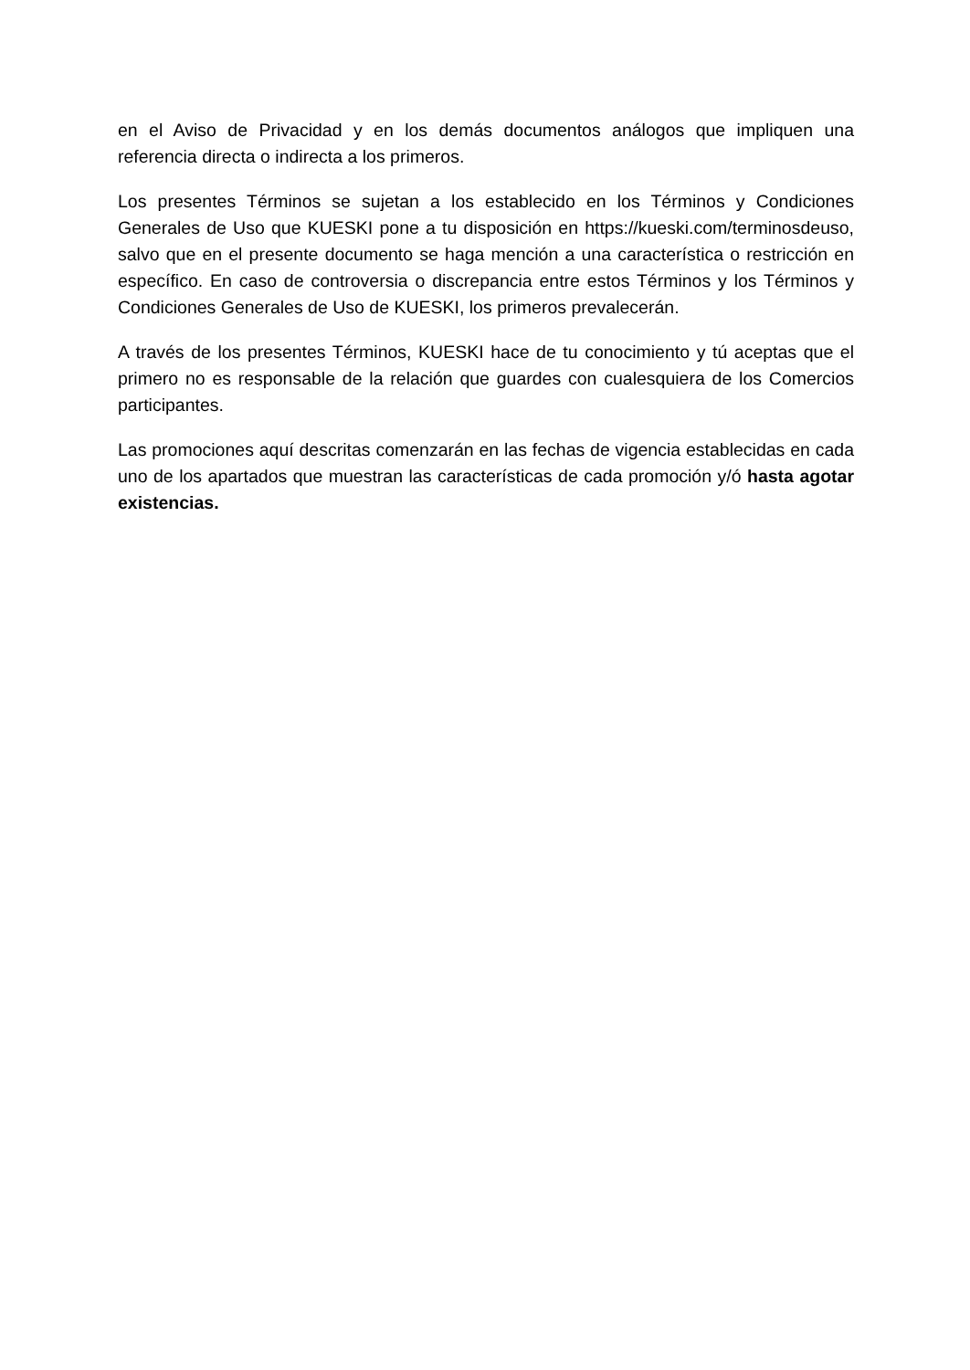en el Aviso de Privacidad y en los demás documentos análogos que impliquen una referencia directa o indirecta a los primeros.
Los presentes Términos se sujetan a los establecido en los Términos y Condiciones Generales de Uso que KUESKI pone a tu disposición en https://kueski.com/terminosdeuso, salvo que en el presente documento se haga mención a una característica o restricción en específico. En caso de controversia o discrepancia entre estos Términos y los Términos y Condiciones Generales de Uso de KUESKI, los primeros prevalecerán.
A través de los presentes Términos, KUESKI hace de tu conocimiento y tú aceptas que el primero no es responsable de la relación que guardes con cualesquiera de los Comercios participantes.
Las promociones aquí descritas comenzarán en las fechas de vigencia establecidas en cada uno de los apartados que muestran las características de cada promoción y/ó hasta agotar existencias.